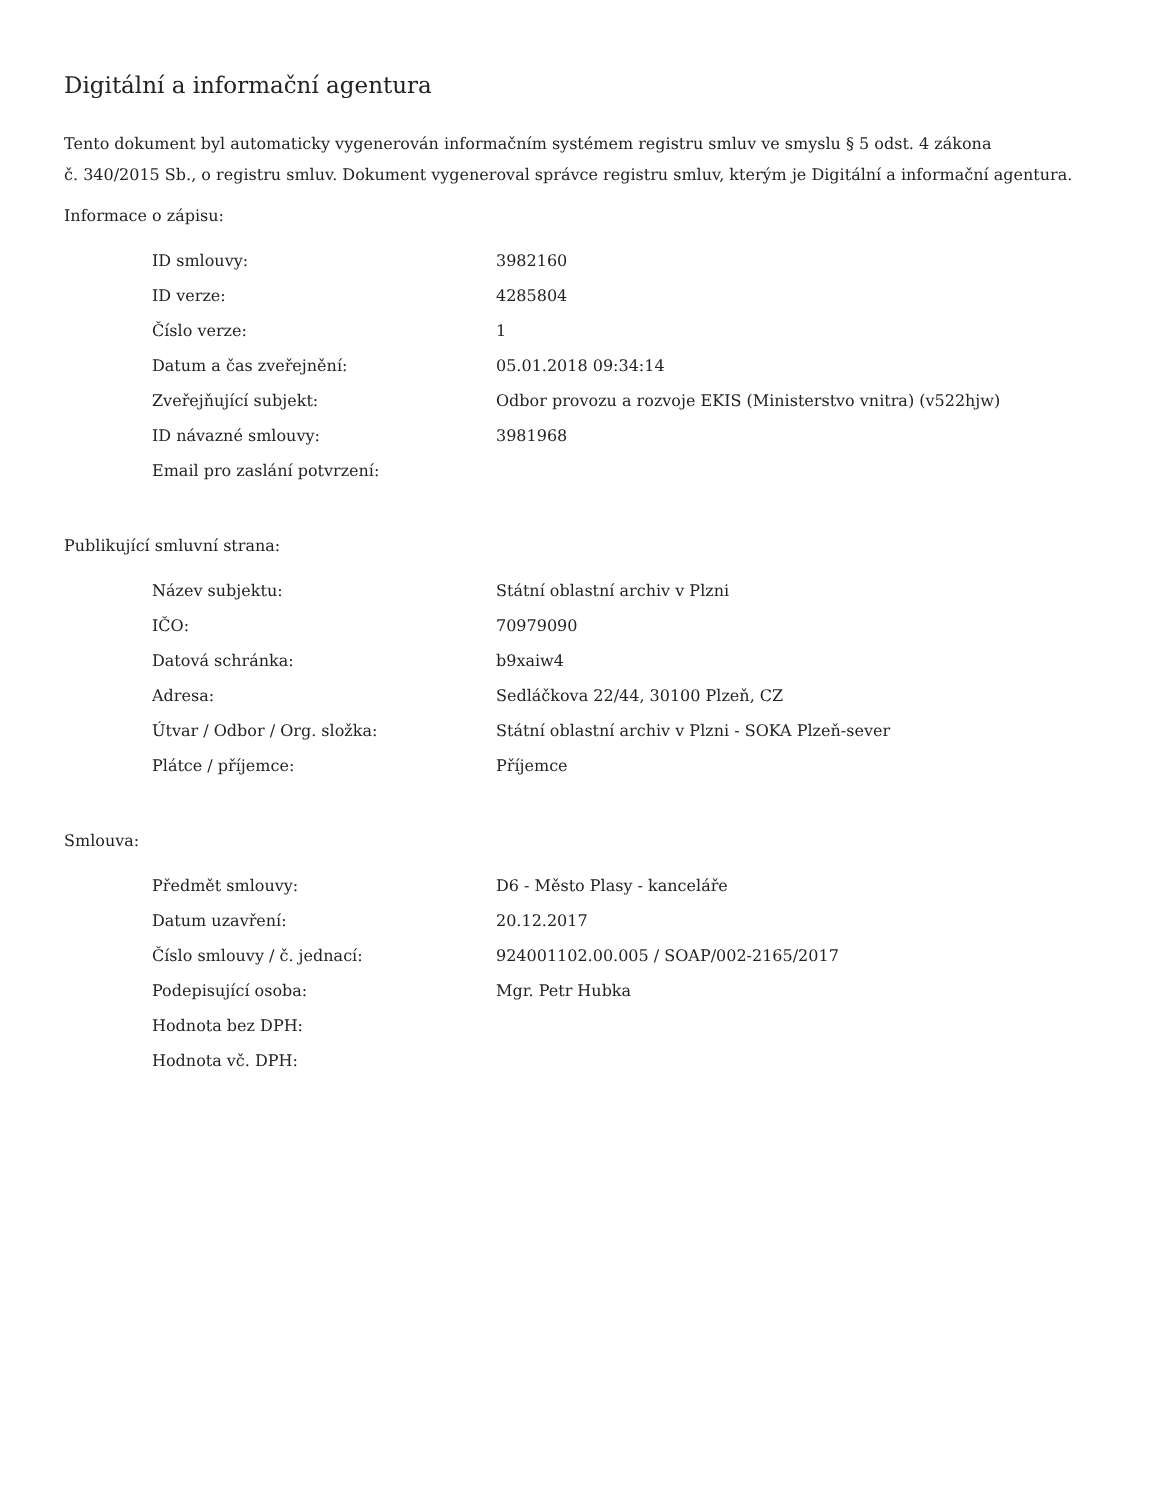Digitální a informační agentura
Tento dokument byl automaticky vygenerován informačním systémem registru smluv ve smyslu § 5 odst. 4 zákona
č. 340/2015 Sb., o registru smluv. Dokument vygeneroval správce registru smluv, kterým je Digitální a informační agentura.
Informace o zápisu:
| ID smlouvy: | 3982160 |
| ID verze: | 4285804 |
| Číslo verze: | 1 |
| Datum a čas zveřejnění: | 05.01.2018 09:34:14 |
| Zveřejňující subjekt: | Odbor provozu a rozvoje EKIS (Ministerstvo vnitra) (v522hjw) |
| ID návazné smlouvy: | 3981968 |
| Email pro zaslání potvrzení: | |
Publikující smluvní strana:
| Název subjektu: | Státní oblastní archiv v Plzni |
| IČO: | 70979090 |
| Datová schránka: | b9xaiw4 |
| Adresa: | Sedláčkova 22/44, 30100 Plzeň, CZ |
| Útvar / Odbor / Org. složka: | Státní oblastní archiv v Plzni - SOKA Plzeň-sever |
| Plátce / příjemce: | Příjemce |
Smlouva:
| Předmět smlouvy: | D6 - Město Plasy - kanceláře |
| Datum uzavření: | 20.12.2017 |
| Číslo smlouvy / č. jednací: | 924001102.00.005 / SOAP/002-2165/2017 |
| Podepisující osoba: | Mgr. Petr Hubka |
| Hodnota bez DPH: | |
| Hodnota vč. DPH: | |